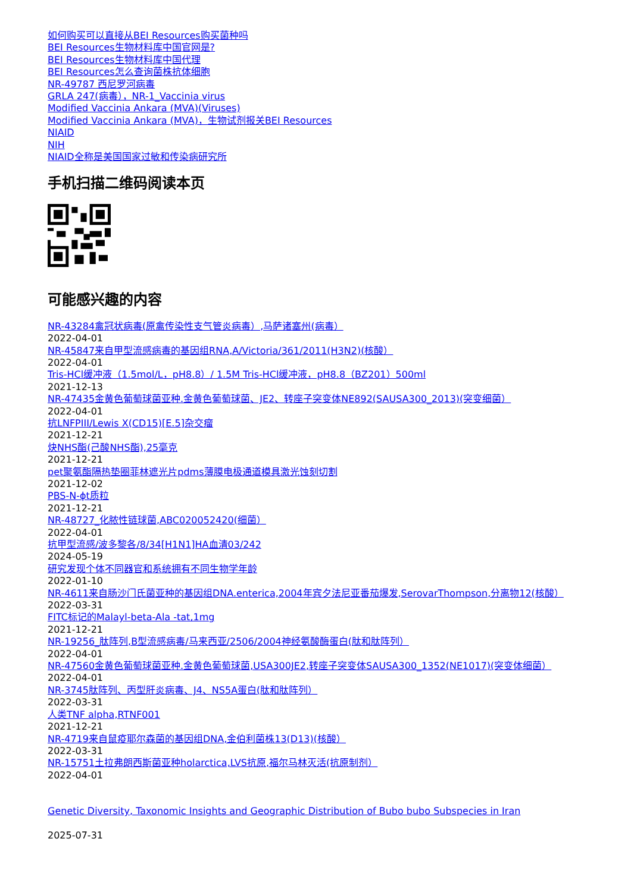如何购买可以直接从BEI Resources购买菌种吗
BEI Resources生物材料库中国官网是?
BEI Resources生物材料库中国代理
BEI Resources怎么查询菌株抗体细胞
NR-49787 西尼罗河病毒
GRLA 247(病毒），NR-1_Vaccinia virus
Modified Vaccinia Ankara (MVA)(Viruses)
Modified Vaccinia Ankara (MVA)，生物试剂报关BEI Resources
NIAID
NIH
NIAID全称是美国国家过敏和传染病研究所
手机扫描二维码阅读本页
可能感兴趣的内容
NR-43284禽冠状病毒(原禽传染性支气管炎病毒）,马萨诸塞州(病毒）
2022-04-01
NR-45847来自甲型流感病毒的基因组RNA,A/Victoria/361/2011(H3N2)(核酸）
2022-04-01
Tris-HCl缓冲液（1.5mol/L，pH8.8）/ 1.5M Tris-HCl缓冲液，pH8.8（BZ201）500ml
2021-12-13
NR-47435金黄色葡萄球菌亚种.金黄色葡萄球菌、JE2、转座子突变体NE892(SAUSA300_2013)(突变细菌）
2022-04-01
抗LNFPIII/Lewis X(CD15)[E.5]杂交瘤
2021-12-21
炔NHS酯(己酸NHS酯),25毫克
2021-12-21
pet聚氨酯隔热垫圈菲林遮光片pdms薄膜电极通道模具激光蚀刻切割
2021-12-02
PBS-N-ϕt质粒
2021-12-21
NR-48727_化脓性链球菌,ABC020052420(细菌）
2022-04-01
抗甲型流感/波多黎各/8/34[H1N1]HA血清03/242
2024-05-19
研究发现个体不同器官和系统拥有不同生物学年龄
2022-01-10
NR-4611来自肠沙门氏菌亚种的基因组DNA.enterica,2004年宾夕法尼亚番茄爆发,SerovarThompson,分离物12(核酸）
2022-03-31
FITC标记的Malayl-beta-Ala -tat,1mg
2021-12-21
NR-19256_肽阵列,B型流感病毒/马来西亚/2506/2004神经氨酸酶蛋白(肽和肽阵列）
2022-04-01
NR-47560金黄色葡萄球菌亚种.金黄色葡萄球菌,USA300JE2,转座子突变体SAUSA300_1352(NE1017)(突变体细菌）
2022-04-01
NR-3745肽阵列、丙型肝炎病毒、J4、NS5A蛋白(肽和肽阵列）
2022-03-31
人类TNF alpha,RTNF001
2021-12-21
NR-4719来自鼠疫耶尔森菌的基因组DNA,金伯利菌株13(D13)(核酸）
2022-03-31
NR-15751土拉弗朗西斯菌亚种holarctica,LVS抗原,福尔马林灭活(抗原制剂）
2022-04-01
Genetic Diversity, Taxonomic Insights and Geographic Distribution of Bubo bubo Subspecies in Iran
2025-07-31